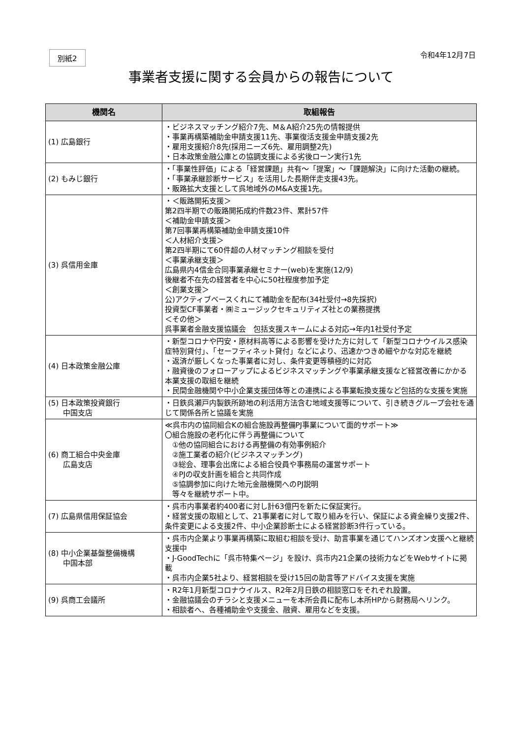別紙2
令和4年12月7日
事業者支援に関する会員からの報告について
| 機関名 | 取組報告 |
| --- | --- |
| (1) 広島銀行 | ・ビジネスマッチング紹介7先、M＆A紹介25先の情報提供 ・事業再構築補助金申請支援11先、事業復活支援金申請支援2先 ・雇用支援紹介8先(採用ニーズ6先、雇用調整2先) ・日本政策金融公庫との協調支援による劣後ローン実行1先 |
| (2) もみじ銀行 | ・「事業性評価」による「経営課題」共有～「提案」～「課題解決」に向けた活動の継続。 ・「事業承継診断サービス」を活用した長期伴走支援43先。 ・販路拡大支援として呉地域外のM&A支援1先。 |
| (3) 呉信用金庫 | ・＜販路開拓支援＞ 第2四半期での販路開拓成約件数23件、累計57件 ＜補助金申請支援＞ 第7回事業再構築補助金申請支援10件 ＜人材紹介支援＞ 第2四半期にて60件超の人材マッチング相談を受付 ＜事業承継支援＞ 広島県内4信金合同事業承継セミナー(web)を実施(12/9) 後継者不在先の経営者を中心に50社程度参加予定 ＜創業支援＞ 公)アクティブベースくれにて補助金を配布(34社受付→8先採択) 投資型CF事業者・㈱ミュージックセキュリティズ社との業務提携 ＜その他＞ 呉事業者金融支援協議会 包括支援スキームによる対応→年内1社受付予定 |
| (4) 日本政策金融公庫 | ・新型コロナや円安・原材料高等による影響を受けた方に対して「新型コロナウイルス感染症特別貸付」、「セーフティネット貸付」などにより、迅速かつきめ細やかな対応を継続 ・返済が厳しくなった事業者に対し、条件変更等積極的に対応 ・融資後のフォローアップによるビジネスマッチングや事業承継支援など経営改善にかかる本業支援の取組を継続 ・民間金融機関や中小企業支援団体等との連携による事業転換支援など包括的な支援を実施 |
| (5) 日本政策投資銀行 中国支店 | ・日鉄呉瀬戸内製鉄所跡地の利活用方法含む地域支援等について、引き続きグループ会社を通じて関係各所と協議を実施 |
| (6) 商工組合中央金庫 広島支店 | ≪呉市内の協同組合Kの組合施設再整備PJ事業について面的サポート≫ 〇組合施設の老朽化に伴う再整備について ①他の協同組合における再整備の有効事例紹介 ②施工業者の紹介(ビジネスマッチング) ③総会、理事会出席による組合役員や事務局の運営サポート ④PJの収支計画を組合と共同作成 ⑤協調参加に向けた地元金融機関へのPJ説明 等々を継続サポート中。 |
| (7) 広島県信用保証協会 | ・呉市内事業者約400者に対し計63億円を新たに保証実行。 ・経営支援の取組として、21事業者に対して取り組みを行い、保証による資金繰り支援2件、条件変更による支援2件、中小企業診断士による経営診断3件行っている。 |
| (8) 中小企業基盤整備機構 中国本部 | ・呉市内企業より事業再構築に取組む相談を受け、助言事業を通じてハンズオン支援へと継続支援中 ・J-GoodTechに「呉市特集ページ」を設け、呉市内21企業の技術力などをWebサイトに掲載 ・呉市内企業5社より、経営相談を受け15回の助言等アドバイス支援を実施 |
| (9) 呉商工会議所 | ・R2年1月新型コロナウイルス、R2年2月日鉄の相談窓口をそれぞれ設置。 ・金融協議会のチラシと支援メニューを本所会員に配布し本所HPから財務局へリンク。 ・相談者へ、各種補助金や支援金、融資、雇用などを支援。 |